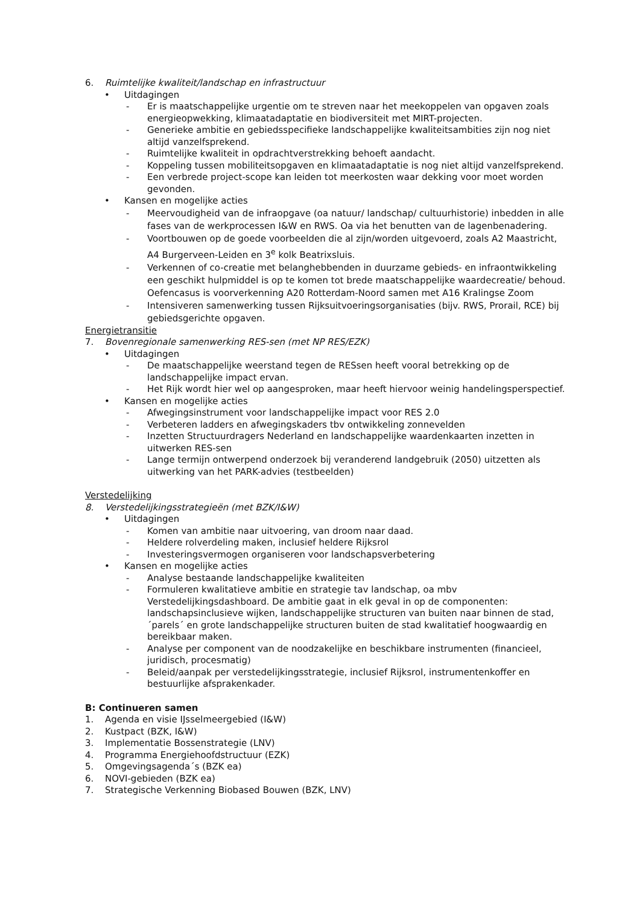6. Ruimtelijke kwaliteit/landschap en infrastructuur
• Uitdagingen
- Er is maatschappelijke urgentie om te streven naar het meekoppelen van opgaven zoals energieopwekking, klimaatadaptatie en biodiversiteit met MIRT-projecten.
- Generieke ambitie en gebiedsspecifieke landschappelijke kwaliteitsambities zijn nog niet altijd vanzelfsprekend.
- Ruimtelijke kwaliteit in opdrachtverstrekking behoeft aandacht.
- Koppeling tussen mobiliteitsopgaven en klimaatadaptatie is nog niet altijd vanzelfsprekend.
- Een verbrede project-scope kan leiden tot meerkosten waar dekking voor moet worden gevonden.
• Kansen en mogelijke acties
- Meervoudigheid van de infraopgave (oa natuur/ landschap/ cultuurhistorie) inbedden in alle fases van de werkprocessen I&W en RWS. Oa via het benutten van de lagenbenadering.
- Voortbouwen op de goede voorbeelden die al zijn/worden uitgevoerd, zoals A2 Maastricht, A4 Burgerveen-Leiden en 3<sup>e</sup> kolk Beatrixsluis.
- Verkennen of co-creatie met belanghebbenden in duurzame gebieds- en infraontwikkeling een geschikt hulpmiddel is op te komen tot brede maatschappelijke waardecreatie/ behoud. Oefencasus is voorverkenning A20 Rotterdam-Noord samen met A16 Kralingse Zoom
- Intensiveren samenwerking tussen Rijksuitvoeringsorganisaties (bijv. RWS, Prorail, RCE) bij gebiedsgerichte opgaven.
Energietransitie
7. Bovenregionale samenwerking RES-sen (met NP RES/EZK)
• Uitdagingen
- De maatschappelijke weerstand tegen de RESsen heeft vooral betrekking op de landschappelijke impact ervan.
- Het Rijk wordt hier wel op aangesproken, maar heeft hiervoor weinig handelingsperspectief.
• Kansen en mogelijke acties
- Afwegingsinstrument voor landschappelijke impact voor RES 2.0
- Verbeteren ladders en afwegingskaders tbv ontwikkeling zonnevelden
- Inzetten Structuurdragers Nederland en landschappelijke waardenkaarten inzetten in uitwerken RES-sen
- Lange termijn ontwerpend onderzoek bij veranderend landgebruik (2050) uitzetten als uitwerking van het PARK-advies (testbeelden)
Verstedelijking
8. Verstedelijkingsstrategieën (met BZK/I&W)
• Uitdagingen
- Komen van ambitie naar uitvoering, van droom naar daad.
- Heldere rolverdeling maken, inclusief heldere Rijksrol
- Investeringsvermogen organiseren voor landschapsverbetering
• Kansen en mogelijke acties
- Analyse bestaande landschappelijke kwaliteiten
- Formuleren kwalitatieve ambitie en strategie tav landschap, oa mbv Verstedelijkingsdashboard. De ambitie gaat in elk geval in op de componenten: landschapsinclusieve wijken, landschappelijke structuren van buiten naar binnen de stad, ´parels´ en grote landschappelijke structuren buiten de stad kwalitatief hoogwaardig en bereikbaar maken.
- Analyse per component van de noodzakelijke en beschikbare instrumenten (financieel, juridisch, procesmatig)
- Beleid/aanpak per verstedelijkingsstrategie, inclusief Rijksrol, instrumentenkoffer en bestuurlijke afsprakenkader.
B: Continueren samen
1. Agenda en visie IJsselmeergebied (I&W)
2. Kustpact (BZK, I&W)
3. Implementatie Bossenstrategie (LNV)
4. Programma Energiehoofdstructuur (EZK)
5. Omgevingsagenda´s (BZK ea)
6. NOVI-gebieden (BZK ea)
7. Strategische Verkenning Biobased Bouwen (BZK, LNV)